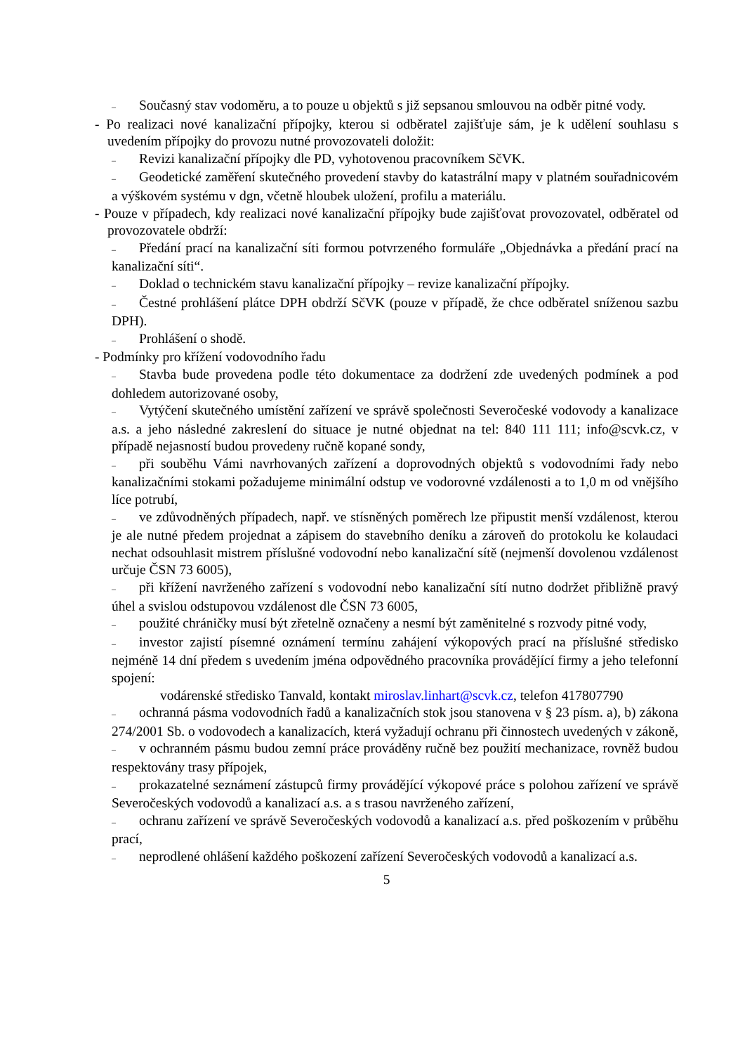– Současný stav vodoměru, a to pouze u objektů s již sepsanou smlouvou na odběr pitné vody.
- Po realizaci nové kanalizační přípojky, kterou si odběratel zajišťuje sám, je k udělení souhlasu s uvedením přípojky do provozu nutné provozovateli doložit:
– Revizi kanalizační přípojky dle PD, vyhotovenou pracovníkem SčVK.
– Geodetické zaměření skutečného provedení stavby do katastrální mapy v platném souřadnicovém a výškovém systému v dgn, včetně hloubek uložení, profilu a materiálu.
- Pouze v případech, kdy realizaci nové kanalizační přípojky bude zajišťovat provozovatel, odběratel od provozovatele obdrží:
– Předání prací na kanalizační síti formou potvrzeného formuláře „Objednávka a předání prací na kanalizační síti“.
– Doklad o technickém stavu kanalizační přípojky – revize kanalizační přípojky.
– Čestné prohlášení plátce DPH obdrží SčVK (pouze v případě, že chce odběratel sníženou sazbu DPH).
– Prohlášení o shodě.
- Podmínky pro křížení vodovodního řadu
– Stavba bude provedena podle této dokumentace za dodržení zde uvedených podmínek a pod dohledem autorizované osoby,
– Vytýčení skutečného umístění zařízení ve správě společnosti Severočeské vodovody a kanalizace a.s. a jeho následné zakreslení do situace je nutné objednat na tel: 840 111 111; info@scvk.cz, v případě nejasností budou provedeny ručně kopané sondy,
– při souběhu Vámi navrhovaných zařízení a doprovodných objektů s vodovodními řady nebo kanalizačními stokami požadujeme minimální odstup ve vodorovné vzdálenosti a to 1,0 m od vnějšího líce potrubí,
– ve zdůvodněných případech, např. ve stísněných poměrech lze připustit menší vzdálenost, kterou je ale nutné předem projednat a zápisem do stavebního deníku a zároveň do protokolu ke kolaudaci nechat odsouhlasit mistrem příslušné vodovodní nebo kanalizační sítě (nejmenší dovolenou vzdálenost určuje ČSN 73 6005),
– při křížení navrženého zařízení s vodovodní nebo kanalizační sítí nutno dodržet přibližně pravý úhel a svislou odstupovou vzdálenost dle ČSN 73 6005,
– použité chráničky musí být zřetelně označeny a nesmí být zaměnitelné s rozvody pitné vody,
– investor zajistí písemné oznámení termínu zahájení výkopových prací na příslušné středisko nejméně 14 dní předem s uvedením jména odpovědného pracovníka provádějící firmy a jeho telefonní spojení:
vodárenské středisko Tanvald, kontakt miroslav.linhart@scvk.cz, telefon 417807790
– ochranná pásma vodovodních řadů a kanalizačních stok jsou stanovena v § 23 písm. a), b) zákona 274/2001 Sb. o vodovodech a kanalizacích, která vyžadují ochranu při činnostech uvedených v zákoně,
– v ochranném pásmu budou zemní práce prováděny ručně bez použití mechanizace, rovněž budou respektovány trasy přípojek,
– prokazatelné seznámení zástupců firmy provádějící výkopové práce s polohou zařízení ve správě Severočeských vodovodů a kanalizací a.s. a s trasou navrženého zařízení,
– ochranu zařízení ve správě Severočeských vodovodů a kanalizací a.s. před poškozením v průběhu prací,
– neprodlené ohlášení každého poškození zařízení Severočeských vodovodů a kanalizací a.s.
5